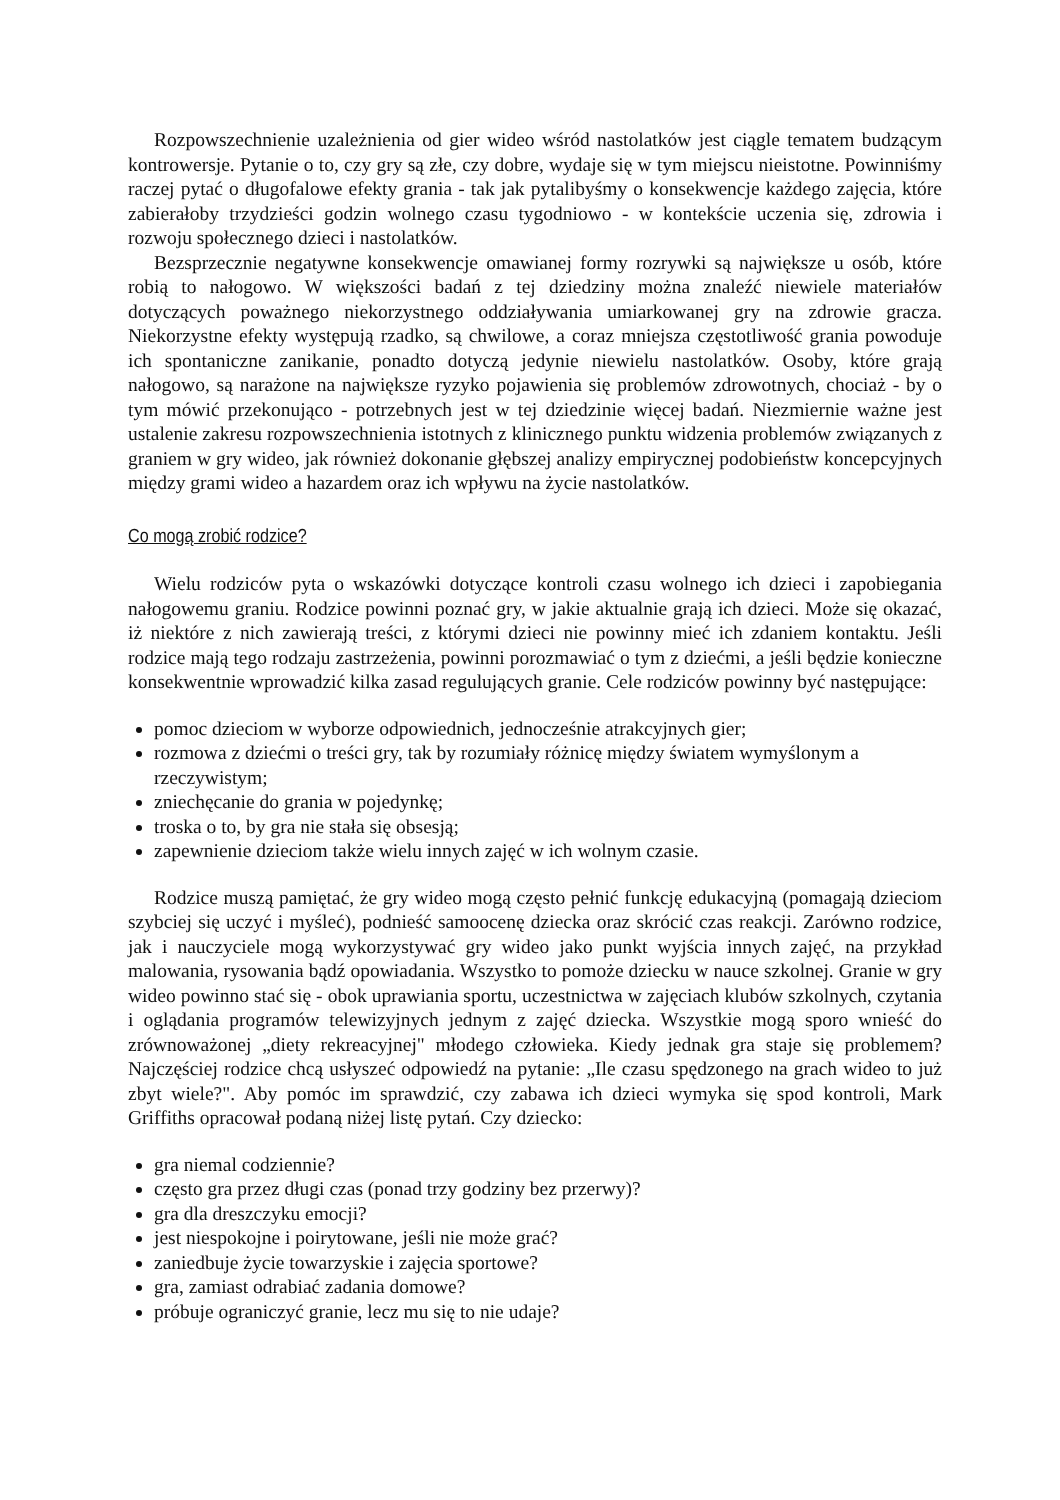Rozpowszechnienie uzależnienia od gier wideo wśród nastolatków jest ciągle tematem budzącym kontrowersje. Pytanie o to, czy gry są złe, czy dobre, wydaje się w tym miejscu nieistotne. Powinniśmy raczej pytać o długofalowe efekty grania - tak jak pytalibyśmy o konsekwencje każdego zajęcia, które zabierałoby trzydzieści godzin wolnego czasu tygodniowo - w kontekście uczenia się, zdrowia i rozwoju społecznego dzieci i nastolatków.
Bezsprzecznie negatywne konsekwencje omawianej formy rozrywki są największe u osób, które robią to nałogowo. W większości badań z tej dziedziny można znaleźć niewiele materiałów dotyczących poważnego niekorzystnego oddziaływania umiarkowanej gry na zdrowie gracza. Niekorzystne efekty występują rzadko, są chwilowe, a coraz mniejsza częstotliwość grania powoduje ich spontaniczne zanikanie, ponadto dotyczą jedynie niewielu nastolatków. Osoby, które grają nałogowo, są narażone na największe ryzyko pojawienia się problemów zdrowotnych, chociaż - by o tym mówić przekonująco - potrzebnych jest w tej dziedzinie więcej badań. Niezmiernie ważne jest ustalenie zakresu rozpowszechnienia istotnych z klinicznego punktu widzenia problemów związanych z graniem w gry wideo, jak również dokonanie głębszej analizy empirycznej podobieństw koncepcyjnych między grami wideo a hazardem oraz ich wpływu na życie nastolatków.
Co mogą zrobić rodzice?
Wielu rodziców pyta o wskazówki dotyczące kontroli czasu wolnego ich dzieci i zapobiegania nałogowemu graniu. Rodzice powinni poznać gry, w jakie aktualnie grają ich dzieci. Może się okazać, iż niektóre z nich zawierają treści, z którymi dzieci nie powinny mieć ich zdaniem kontaktu. Jeśli rodzice mają tego rodzaju zastrzeżenia, powinni porozmawiać o tym z dziećmi, a jeśli będzie konieczne konsekwentnie wprowadzić kilka zasad regulujących granie. Cele rodziców powinny być następujące:
pomoc dzieciom w wyborze odpowiednich, jednocześnie atrakcyjnych gier;
rozmowa z dziećmi o treści gry, tak by rozumiały różnicę między światem wymyślonym a rzeczywistym;
zniechęcanie do grania w pojedynkę;
troska o to, by gra nie stała się obsesją;
zapewnienie dzieciom także wielu innych zajęć w ich wolnym czasie.
Rodzice muszą pamiętać, że gry wideo mogą często pełnić funkcję edukacyjną (pomagają dzieciom szybciej się uczyć i myśleć), podnieść samoocenę dziecka oraz skrócić czas reakcji. Zarówno rodzice, jak i nauczyciele mogą wykorzystywać gry wideo jako punkt wyjścia innych zajęć, na przykład malowania, rysowania bądź opowiadania. Wszystko to pomoże dziecku w nauce szkolnej. Granie w gry wideo powinno stać się - obok uprawiania sportu, uczestnictwa w zajęciach klubów szkolnych, czytania i oglądania programów telewizyjnych jednym z zajęć dziecka. Wszystkie mogą sporo wnieść do zrównoważonej „diety rekreacyjnej" młodego człowieka. Kiedy jednak gra staje się problemem? Najczęściej rodzice chcą usłyszeć odpowiedź na pytanie: „Ile czasu spędzonego na grach wideo to już zbyt wiele?". Aby pomóc im sprawdzić, czy zabawa ich dzieci wymyka się spod kontroli, Mark Griffiths opracował podaną niżej listę pytań. Czy dziecko:
gra niemal codziennie?
często gra przez długi czas (ponad trzy godziny bez przerwy)?
gra dla dreszczyku emocji?
jest niespokojne i poirytowane, jeśli nie może grać?
zaniedbuje życie towarzyskie i zajęcia sportowe?
gra, zamiast odrabiać zadania domowe?
próbuje ograniczyć granie, lecz mu się to nie udaje?